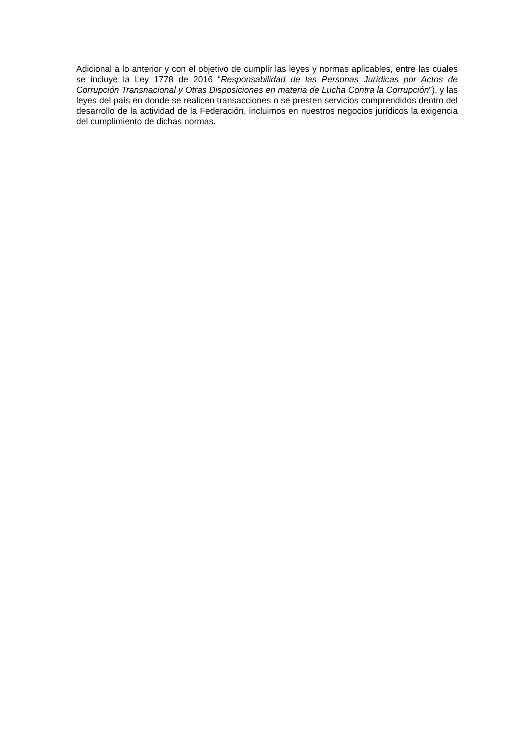Adicional a lo anterior y con el objetivo de cumplir las leyes y normas aplicables, entre las cuales se incluye la Ley 1778 de 2016 “Responsabilidad de las Personas Jurídicas por Actos de Corrupción Transnacional y Otras Disposiciones en materia de Lucha Contra la Corrupción”), y las leyes del país en donde se realicen transacciones o se presten servicios comprendidos dentro del desarrollo de la actividad de la Federación, incluimos en nuestros negocios jurídicos la exigencia del cumplimiento de dichas normas.